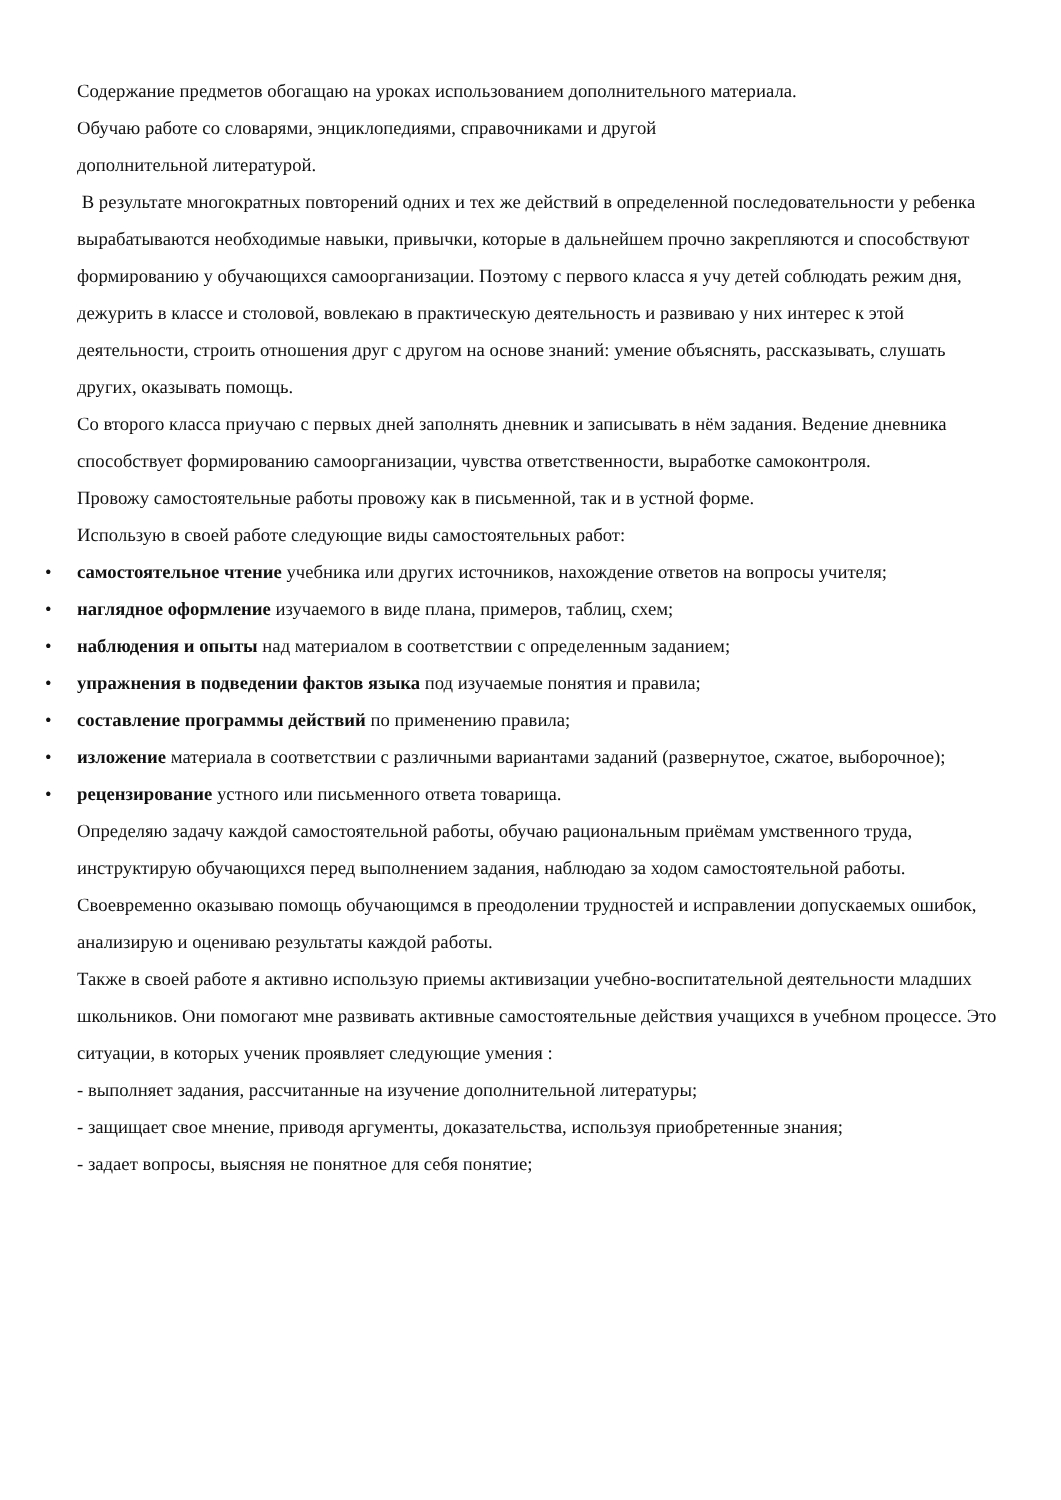Содержание предметов обогащаю на уроках использованием дополнительного материала.
Обучаю работе со словарями, энциклопедиями, справочниками и другой
дополнительной литературой.
В результате многократных повторений одних и тех же действий в определенной последовательности у ребенка вырабатываются необходимые навыки, привычки, которые в дальнейшем прочно закрепляются и способствуют формированию у обучающихся самоорганизации. Поэтому с первого класса я учу детей соблюдать режим дня, дежурить в классе и столовой, вовлекаю в практическую деятельность и развиваю у них интерес к этой деятельности, строить отношения друг с другом на основе знаний: умение объяснять, рассказывать, слушать других, оказывать помощь.
Со второго класса приучаю с первых дней заполнять дневник и записывать в нём задания. Ведение дневника способствует формированию самоорганизации, чувства ответственности, выработке самоконтроля.
Провожу самостоятельные работы провожу как в письменной, так и в устной форме.
Использую в своей работе следующие виды самостоятельных работ:
• самостоятельное чтение учебника или других источников, нахождение ответов на вопросы учителя;
• наглядное оформление изучаемого в виде плана, примеров, таблиц, схем;
• наблюдения и опыты над материалом в соответствии с определенным заданием;
• упражнения в подведении фактов языка под изучаемые понятия и правила;
• составление программы действий по применению правила;
• изложение материала в соответствии с различными вариантами заданий (развернутое, сжатое, выборочное);
• рецензирование устного или письменного ответа товарища.
Определяю задачу каждой самостоятельной работы, обучаю рациональным приёмам умственного труда, инструктирую обучающихся перед выполнением задания, наблюдаю за ходом самостоятельной работы. Своевременно оказываю помощь обучающимся в преодолении трудностей и исправлении допускаемых ошибок, анализирую и оцениваю результаты каждой работы.
Также в своей работе я активно использую приемы активизации учебно-воспитательной деятельности младших школьников. Они помогают мне развивать активные самостоятельные действия учащихся в учебном процессе. Это ситуации, в которых ученик проявляет следующие умения :
- выполняет задания, рассчитанные на изучение дополнительной литературы;
- защищает свое мнение, приводя аргументы, доказательства, используя приобретенные знания;
- задает вопросы, выясняя не понятное для себя понятие;